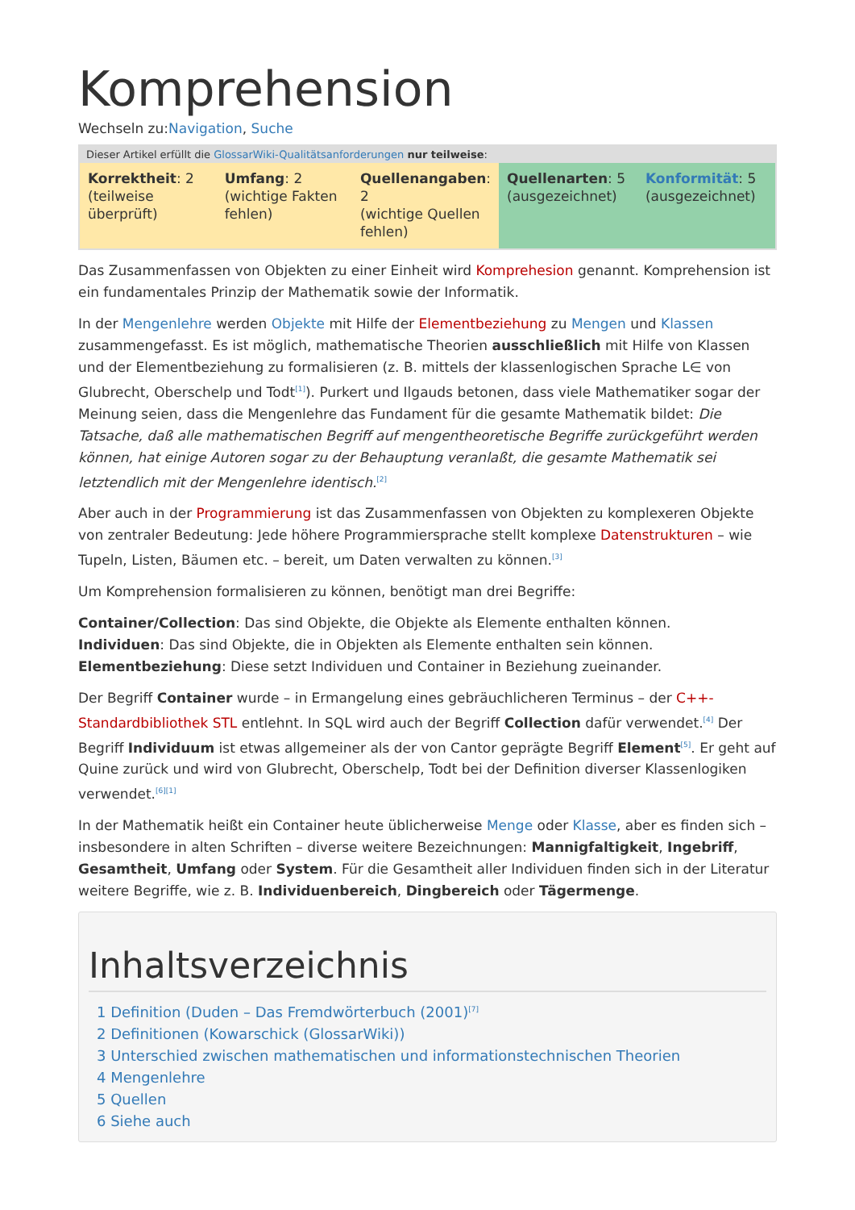Komprehension
Wechseln zu:Navigation, Suche
| Dieser Artikel erfüllt die GlossarWiki-Qualitätsanforderungen nur teilweise : | | | | |
| --- | --- | --- | --- | --- |
| Korrektheit : 2 (teilweise überprüft) | Umfang : 2 (wichtige Fakten fehlen) | Quellenangaben : 2 (wichtige Quellen fehlen) | Quellenarten : 5 (ausgezeichnet) | Konformität : 5 (ausgezeichnet) |
Das Zusammenfassen von Objekten zu einer Einheit wird Komprehesion genannt. Komprehension ist ein fundamentales Prinzip der Mathematik sowie der Informatik.
In der Mengenlehre werden Objekte mit Hilfe der Elementbeziehung zu Mengen und Klassen zusammengefasst. Es ist möglich, mathematische Theorien ausschließlich mit Hilfe von Klassen und der Elementbeziehung zu formalisieren (z. B. mittels der klassenlogischen Sprache L∈ von Glubrecht, Oberschelp und Todt<sup>[1]</sup>). Purkert und Ilgauds betonen, dass viele Mathematiker sogar der Meinung seien, dass die Mengenlehre das Fundament für die gesamte Mathematik bildet: Die Tatsache, daß alle mathematischen Begriff auf mengentheoretische Begriffe zurückgeführt werden können, hat einige Autoren sogar zu der Behauptung veranlaßt, die gesamte Mathematik sei letztendlich mit der Mengenlehre identisch.<sup>[2]</sup>
Aber auch in der Programmierung ist das Zusammenfassen von Objekten zu komplexeren Objekte von zentraler Bedeutung: Jede höhere Programmiersprache stellt komplexe Datenstrukturen – wie Tupeln, Listen, Bäumen etc. – bereit, um Daten verwalten zu können.<sup>[3]</sup>
Um Komprehension formalisieren zu können, benötigt man drei Begriffe:
Container/Collection: Das sind Objekte, die Objekte als Elemente enthalten können.
Individuen: Das sind Objekte, die in Objekten als Elemente enthalten sein können.
Elementbeziehung: Diese setzt Individuen und Container in Beziehung zueinander.
Der Begriff Container wurde – in Ermangelung eines gebräuchlicheren Terminus – der C++-Standardbibliothek STL entlehnt. In SQL wird auch der Begriff Collection dafür verwendet.<sup>[4]</sup> Der Begriff Individuum ist etwas allgemeiner als der von Cantor geprägte Begriff Element<sup>[5]</sup>. Er geht auf Quine zurück und wird von Glubrecht, Oberschelp, Todt bei der Definition diverser Klassenlogiken verwendet.<sup>[6][1]</sup>
In der Mathematik heißt ein Container heute üblicherweise Menge oder Klasse, aber es finden sich – insbesondere in alten Schriften – diverse weitere Bezeichnungen: Mannigfaltigkeit, Ingebriff, Gesamtheit, Umfang oder System. Für die Gesamtheit aller Individuen finden sich in der Literatur weitere Begriffe, wie z. B. Individuenbereich, Dingbereich oder Tägermenge.
Inhaltsverzeichnis
1 Definition (Duden – Das Fremdwörterbuch (2001)<sup>[7]</sup>
2 Definitionen (Kowarschick (GlossarWiki))
3 Unterschied zwischen mathematischen und informationstechnischen Theorien
4 Mengenlehre
5 Quellen
6 Siehe auch